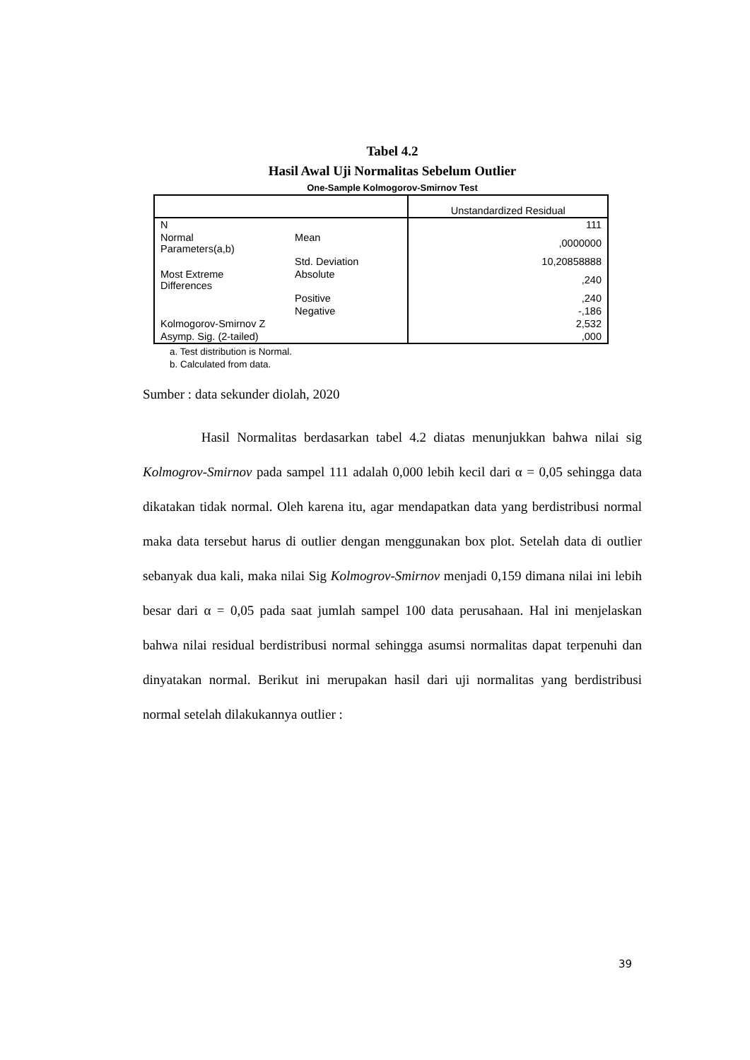Tabel 4.2
Hasil Awal Uji Normalitas Sebelum Outlier
One-Sample Kolmogorov-Smirnov Test
| | | Unstandardized Residual |
| N | | 111 |
| Normal Parameters(a,b) | Mean | ,0000000 |
| | Std. Deviation | 10,20858888 |
| Most Extreme Differences | Absolute | ,240 |
| | Positive | ,240 |
| | Negative | -,186 |
| Kolmogorov-Smirnov Z | | 2,532 |
| Asymp. Sig. (2-tailed) | | ,000 |
a. Test distribution is Normal.
b. Calculated from data.
Sumber : data sekunder diolah, 2020
Hasil Normalitas berdasarkan tabel 4.2 diatas menunjukkan bahwa nilai sig Kolmogrov-Smirnov pada sampel 111 adalah 0,000 lebih kecil dari α = 0,05 sehingga data dikatakan tidak normal. Oleh karena itu, agar mendapatkan data yang berdistribusi normal maka data tersebut harus di outlier dengan menggunakan box plot. Setelah data di outlier sebanyak dua kali, maka nilai Sig Kolmogrov-Smirnov menjadi 0,159 dimana nilai ini lebih besar dari α = 0,05 pada saat jumlah sampel 100 data perusahaan. Hal ini menjelaskan bahwa nilai residual berdistribusi normal sehingga asumsi normalitas dapat terpenuhi dan dinyatakan normal. Berikut ini merupakan hasil dari uji normalitas yang berdistribusi normal setelah dilakukannya outlier :
39